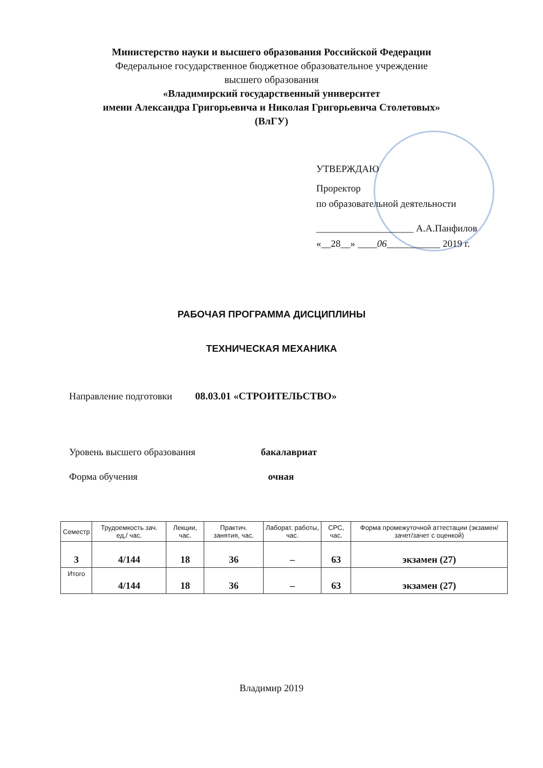Министерство науки и высшего образования Российской Федерации
Федеральное государственное бюджетное образовательное учреждение
высшего образования
«Владимирский государственный университет
имени Александра Григорьевича и Николая Григорьевича Столетовых»
(ВлГУ)
УТВЕРЖДАЮ
Проректор
по образовательной деятельности
____________________ А.А.Панфилов
«__28__» ____06___________ 2019 г.
РАБОЧАЯ ПРОГРАММА ДИСЦИПЛИНЫ
ТЕХНИЧЕСКАЯ МЕХАНИКА
Направление подготовки 08.03.01 «СТРОИТЕЛЬСТВО»
Уровень высшего образования бакалавриат
Форма обучения очная
| Семестр | Трудоемкость зач. ед,/ час. | Лекции, час. | Практич. занятия, час. | Лаборат. работы, час. | СРС, час. | Форма промежуточной аттестации (экзамен/зачет/зачет с оценкой) |
| --- | --- | --- | --- | --- | --- | --- |
| 3 | 4/144 | 18 | 36 | – | 63 | экзамен (27) |
| Итого | 4/144 | 18 | 36 | – | 63 | экзамен (27) |
Владимир 2019